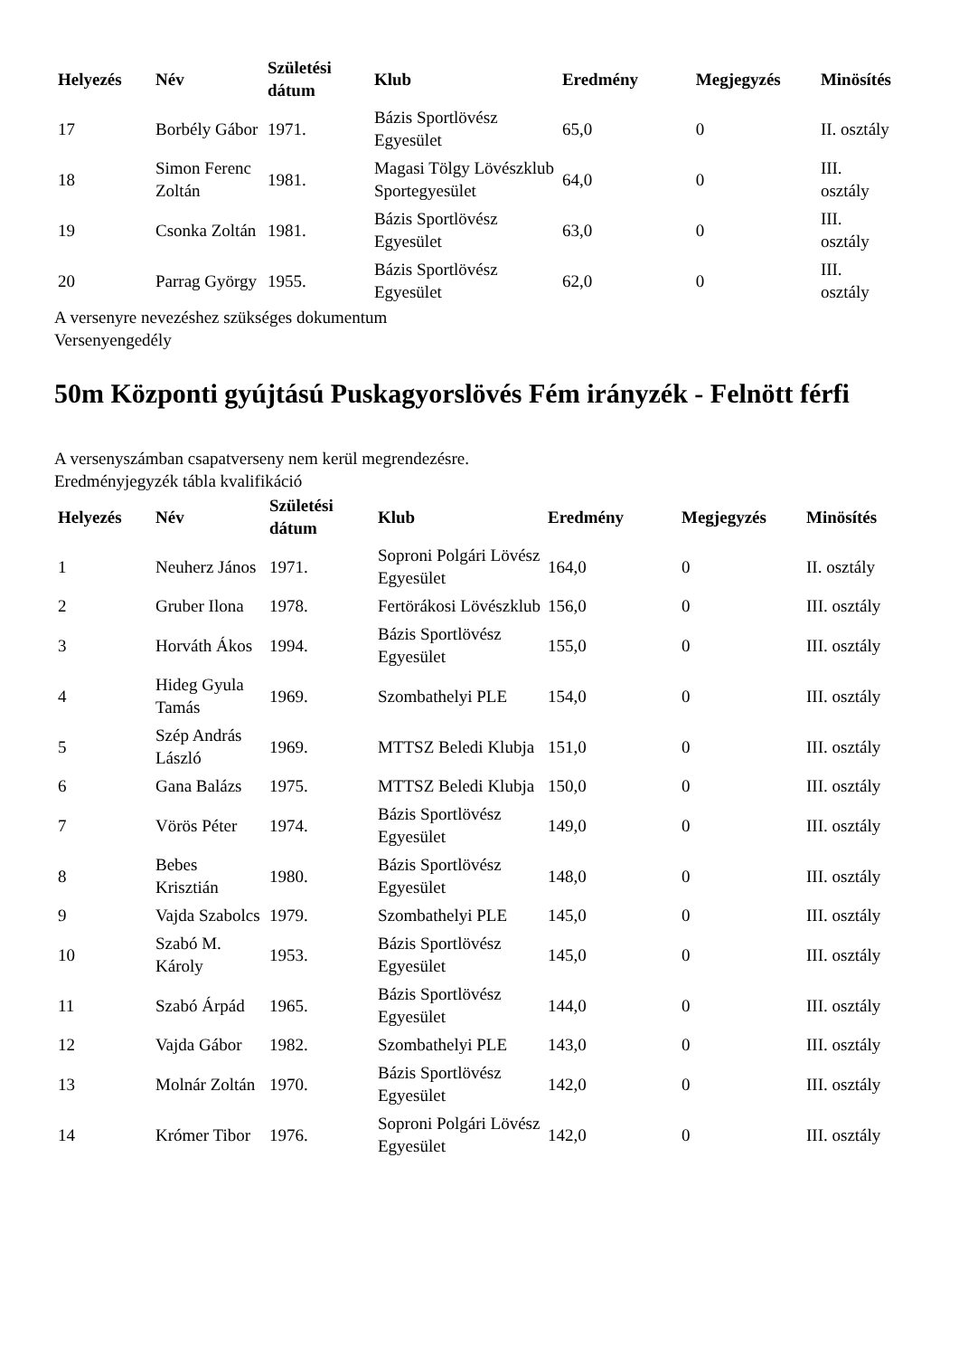| Helyezés | Név | Születési dátum | Klub | Eredmény | Megjegyzés | Minösítés |
| --- | --- | --- | --- | --- | --- | --- |
| 17 | Borbély Gábor | 1971. | Bázis Sportlövész Egyesület | 65,0 | 0 | II. osztály |
| 18 | Simon Ferenc Zoltán | 1981. | Magasi Tölgy Lövészklub Sportegyesület | 64,0 | 0 | III. osztály |
| 19 | Csonka Zoltán | 1981. | Bázis Sportlövész Egyesület | 63,0 | 0 | III. osztály |
| 20 | Parrag György | 1955. | Bázis Sportlövész Egyesület | 62,0 | 0 | III. osztály |
A versenyre nevezéshez szükséges dokumentum
Versenyengedély
50m Központi gyújtású Puskagyorslövés Fém irányzék - Felnött férfi
A versenyszámban csapatverseny nem kerül megrendezésre.
Eredményjegyzék tábla kvalifikáció
| Helyezés | Név | Születési dátum | Klub | Eredmény | Megjegyzés | Minösítés |
| --- | --- | --- | --- | --- | --- | --- |
| 1 | Neuherz János | 1971. | Soproni Polgári Lövész Egyesület | 164,0 | 0 | II. osztály |
| 2 | Gruber Ilona | 1978. | Fertörákosi Lövészklub | 156,0 | 0 | III. osztály |
| 3 | Horváth Ákos | 1994. | Bázis Sportlövész Egyesület | 155,0 | 0 | III. osztály |
| 4 | Hideg Gyula Tamás | 1969. | Szombathelyi PLE | 154,0 | 0 | III. osztály |
| 5 | Szép András László | 1969. | MTTSZ Beledi Klubja | 151,0 | 0 | III. osztály |
| 6 | Gana Balázs | 1975. | MTTSZ Beledi Klubja | 150,0 | 0 | III. osztály |
| 7 | Vörös Péter | 1974. | Bázis Sportlövész Egyesület | 149,0 | 0 | III. osztály |
| 8 | Bebes Krisztián | 1980. | Bázis Sportlövész Egyesület | 148,0 | 0 | III. osztály |
| 9 | Vajda Szabolcs | 1979. | Szombathelyi PLE | 145,0 | 0 | III. osztály |
| 10 | Szabó M. Károly | 1953. | Bázis Sportlövész Egyesület | 145,0 | 0 | III. osztály |
| 11 | Szabó Árpád | 1965. | Bázis Sportlövész Egyesület | 144,0 | 0 | III. osztály |
| 12 | Vajda Gábor | 1982. | Szombathelyi PLE | 143,0 | 0 | III. osztály |
| 13 | Molnár Zoltán | 1970. | Bázis Sportlövész Egyesület | 142,0 | 0 | III. osztály |
| 14 | Krómer Tibor | 1976. | Soproni Polgári Lövész Egyesület | 142,0 | 0 | III. osztály |